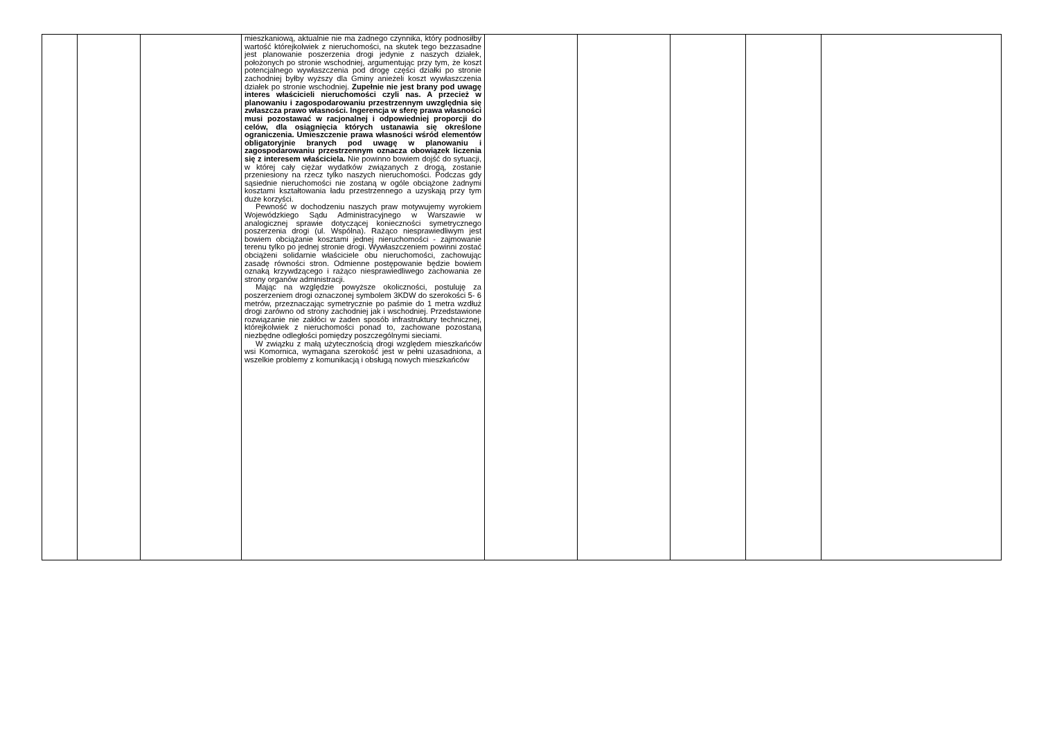| | | | mieszkaniową, aktualnie nie ma żadnego czynnika, który podnosiłby wartość którejkolwiek z nieruchomości, na skutek tego bezzasadne jest planowanie poszerzenia drogi jedynie z naszych działek, położonych po stronie wschodniej, argumentując przy tym, że koszt potencjalnego wywłaszczenia pod drogę części działki po stronie zachodniej byłby wyższy dla Gminy anieżeli koszt wywłaszczenia działek po stronie wschodniej. Zupełnie nie jest brany pod uwagę interes właścicieli nieruchomości czyli nas. A przecież w planowaniu i zagospodarowaniu przestrzennym uwzględnia się zwłaszcza prawo własności. Ingerencja w sferę prawa własności musi pozostawać w racjonalnej i odpowiedniej proporcji do celów, dla osiągnięcia których ustanawia się określone ograniczenia. Umieszczenie prawa własności wśród elementów obligatoryjnie branych pod uwagę w planowaniu i zagospodarowaniu przestrzennym oznacza obowiązek liczenia się z interesem właściciela. Nie powinno bowiem dojść do sytuacji, w której cały ciężar wydatków związanych z drogą, zostanie przeniesiony na rzecz tylko naszych nieruchomości. Podczas gdy sąsiednie nieruchomości nie zostaną w ogóle obciążone żadnymi kosztami kształtowania ładu przestrzennego a uzyskają przy tym duże korzyści. Pewność w dochodzeniu naszych praw motywujemy wyrokiem Wojewódzkiego Sądu Administracyjnego w Warszawie w analogicznej sprawie dotyczącej konieczności symetrycznego poszerzenia drogi (ul. Wspólna). Rażąco niesprawiedliwym jest bowiem obciążanie kosztami jednej nieruchomości - zajmowanie terenu tylko po jednej stronie drogi. Wywłaszczeniem powinni zostać obciążeni solidarnie właściciele obu nieruchomości, zachowując zasadę równości stron. Odmienne postępowanie będzie bowiem oznaką krzywdzącego i rażąco niesprawiedliwego zachowania ze strony organów administracji. Mając na względzie powyższe okoliczności, postuluję za poszerzeniem drogi oznaczonej symbolem 3KDW do szerokości 5- 6 metrów, przeznaczając symetrycznie po paśmie do 1 metra wzdłuż drogi zarówno od strony zachodniej jak i wschodniej. Przedstawione rozwiązanie nie zakłóci w żaden sposób infrastruktury technicznej, którejkolwiek z nieruchomości ponad to, zachowane pozostaną niezbędne odległości pomiędzy poszczególnymi sieciami. W związku z małą użytecznością drogi względem mieszkańców wsi Komornica, wymagana szerokość jest w pełni uzasadniona, a wszelkie problemy z komunikacją i obsługą nowych mieszkańców | | | | | |